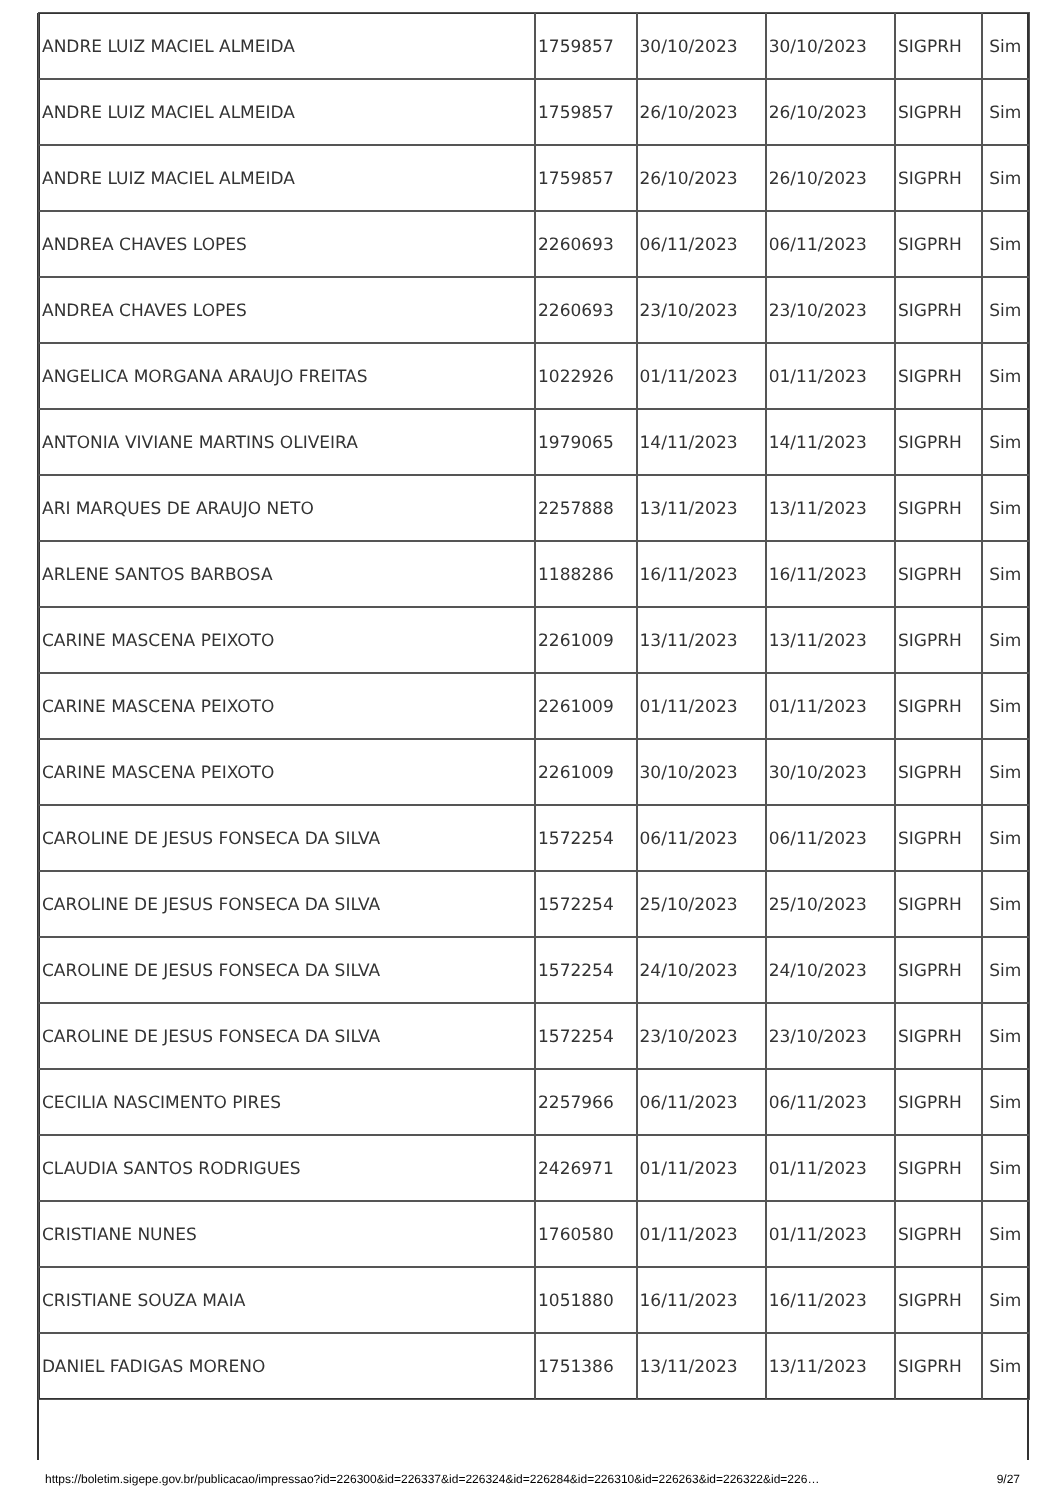| ANDRE LUIZ MACIEL ALMEIDA | 1759857 | 30/10/2023 | 30/10/2023 | SIGPRH | Sim |
| ANDRE LUIZ MACIEL ALMEIDA | 1759857 | 26/10/2023 | 26/10/2023 | SIGPRH | Sim |
| ANDRE LUIZ MACIEL ALMEIDA | 1759857 | 26/10/2023 | 26/10/2023 | SIGPRH | Sim |
| ANDREA CHAVES LOPES | 2260693 | 06/11/2023 | 06/11/2023 | SIGPRH | Sim |
| ANDREA CHAVES LOPES | 2260693 | 23/10/2023 | 23/10/2023 | SIGPRH | Sim |
| ANGELICA MORGANA ARAUJO FREITAS | 1022926 | 01/11/2023 | 01/11/2023 | SIGPRH | Sim |
| ANTONIA VIVIANE MARTINS OLIVEIRA | 1979065 | 14/11/2023 | 14/11/2023 | SIGPRH | Sim |
| ARI MARQUES DE ARAUJO NETO | 2257888 | 13/11/2023 | 13/11/2023 | SIGPRH | Sim |
| ARLENE SANTOS BARBOSA | 1188286 | 16/11/2023 | 16/11/2023 | SIGPRH | Sim |
| CARINE MASCENA PEIXOTO | 2261009 | 13/11/2023 | 13/11/2023 | SIGPRH | Sim |
| CARINE MASCENA PEIXOTO | 2261009 | 01/11/2023 | 01/11/2023 | SIGPRH | Sim |
| CARINE MASCENA PEIXOTO | 2261009 | 30/10/2023 | 30/10/2023 | SIGPRH | Sim |
| CAROLINE DE JESUS FONSECA DA SILVA | 1572254 | 06/11/2023 | 06/11/2023 | SIGPRH | Sim |
| CAROLINE DE JESUS FONSECA DA SILVA | 1572254 | 25/10/2023 | 25/10/2023 | SIGPRH | Sim |
| CAROLINE DE JESUS FONSECA DA SILVA | 1572254 | 24/10/2023 | 24/10/2023 | SIGPRH | Sim |
| CAROLINE DE JESUS FONSECA DA SILVA | 1572254 | 23/10/2023 | 23/10/2023 | SIGPRH | Sim |
| CECILIA NASCIMENTO PIRES | 2257966 | 06/11/2023 | 06/11/2023 | SIGPRH | Sim |
| CLAUDIA SANTOS RODRIGUES | 2426971 | 01/11/2023 | 01/11/2023 | SIGPRH | Sim |
| CRISTIANE NUNES | 1760580 | 01/11/2023 | 01/11/2023 | SIGPRH | Sim |
| CRISTIANE SOUZA MAIA | 1051880 | 16/11/2023 | 16/11/2023 | SIGPRH | Sim |
| DANIEL FADIGAS MORENO | 1751386 | 13/11/2023 | 13/11/2023 | SIGPRH | Sim |
https://boletim.sigepe.gov.br/publicacao/impressao?id=226300&id=226337&id=226324&id=226284&id=226310&id=226263&id=226322&id=226… 9/27